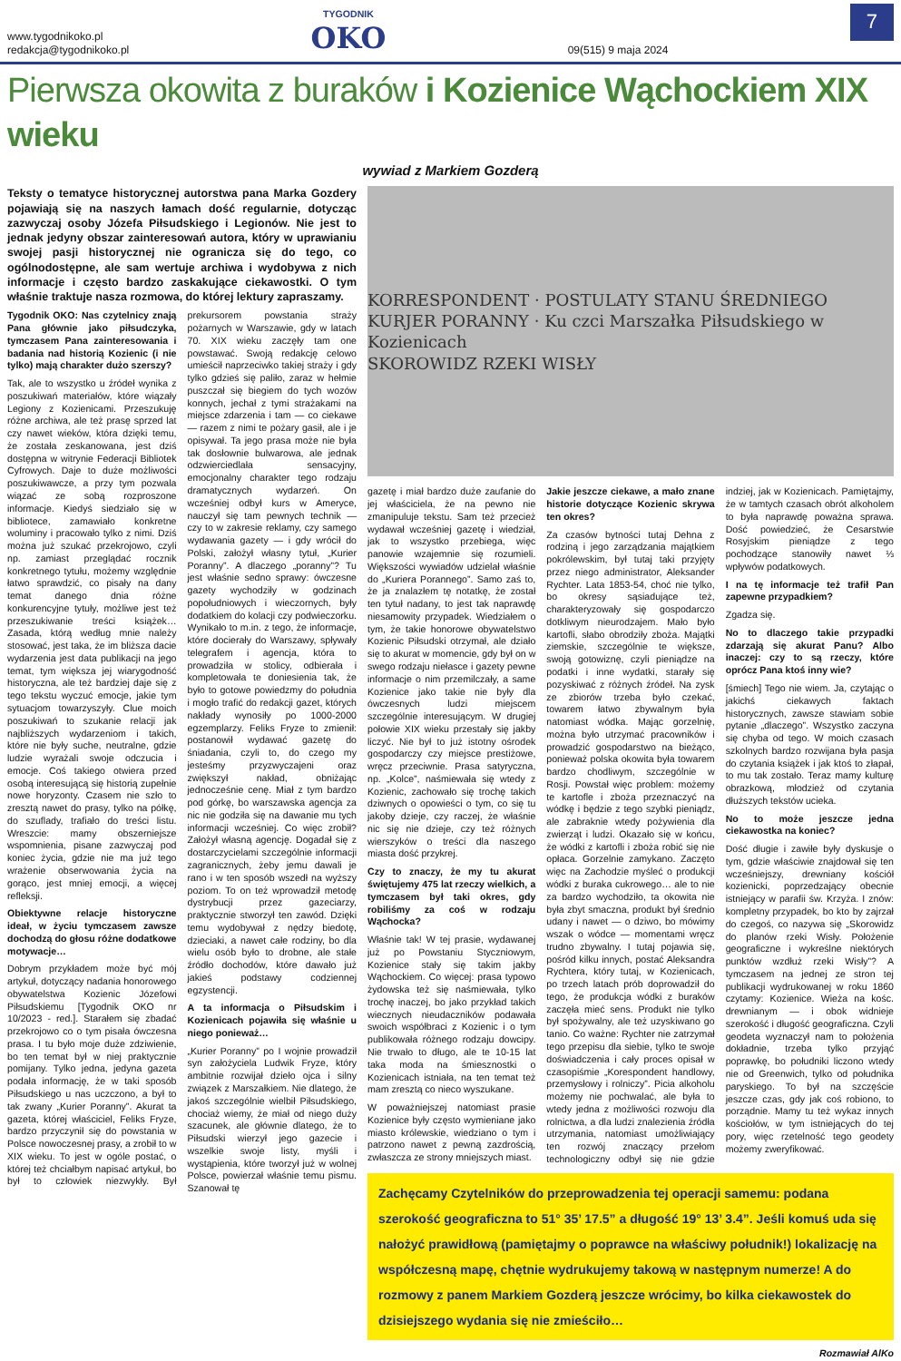www.tygodnikoko.pl
redakcja@tygodnikoko.pl
TYGODNIK
OKO
09(515) 9 maja 2024
7
Pierwsza okowita z buraków i Kozienice Wąchockiem XIX wieku
wywiad z Markiem Gozderą
Teksty o tematyce historycznej autorstwa pana Marka Gozdery pojawiają się na naszych łamach dość regularnie, dotycząc zazwyczaj osoby Józefa Piłsudskiego i Legionów. Nie jest to jednak jedyny obszar zainteresowań autora, który w uprawianiu swojej pasji historycznej nie ogranicza się do tego, co ogólnodostępne, ale sam wertuje archiwa i wydobywa z nich informacje i często bardzo zaskakujące ciekawostki. O tym właśnie traktuje nasza rozmowa, do której lektury zapraszamy.
Tygodnik OKO: Nas czytelnicy znają Pana głównie jako piłsudczyka, tymczasem Pana zainteresowania i badania nad historią Kozienic (i nie tylko) mają charakter dużo szerszy?
Tak, ale to wszystko u źródeł wynika z poszukiwań materiałów, które wiązały Legiony z Kozienicami. Przeszukuję różne archiwa, ale też prasę sprzed lat czy nawet wieków, która dzięki temu, że została zeskanowana, jest dziś dostępna w witrynie Federacji Bibliotek Cyfrowych. Daje to duże możliwości poszukiwawcze, a przy tym pozwala wiązać ze sobą rozproszone informacje. Kiedyś siedziało się w bibliotece, zamawiało konkretne woluminy i pracowało tylko z nimi. Dziś można już szukać przekrojowo, czyli np. zamiast przeglądać rocznik konkretnego tytułu, możemy względnie łatwo sprawdzić, co pisały na dany temat danego dnia różne konkurencyjne tytuły, możliwe jest też przeszukiwanie treści książek… Zasada, którą według mnie należy stosować, jest taka, że im bliższa dacie wydarzenia jest data publikacji na jego temat, tym większa jej wiarygodność historyczna, ale też bardziej daje się z tego tekstu wyczuć emocje, jakie tym sytuacjom towarzyszyły. Clue moich poszukiwań to szukanie relacji jak najbliższych wydarzeniom i takich, które nie były suche, neutralne, gdzie ludzie wyrażali swoje odczucia i emocje. Coś takiego otwiera przed osobą interesującą się historią zupełnie nowe horyzonty. Czasem nie szło to zresztą nawet do prasy, tylko na półkę, do szuflady, trafiało do treści listu. Wreszcie: mamy obszerniejsze wspomnienia, pisane zazwyczaj pod koniec życia, gdzie nie ma już tego wrażenie obserwowania życia na gorąco, jest mniej emocji, a więcej refleksji.
Obiektywne relacje historyczne ideał, w życiu tymczasem zawsze dochodzą do głosu różne dodatkowe motywacje…
Dobrym przykładem może być mój artykuł, dotyczący nadania honorowego obywatelstwa Kozienic Józefowi Piłsudskiemu [Tygodnik OKO nr 10/2023 - red.]. Starałem się zbadać przekrojowo co o tym pisała ówczesna prasa. I tu było moje duże zdziwienie, bo ten temat był w niej praktycznie pomijany. Tylko jedna, jedyna gazeta podała informację, że w taki sposób Piłsudskiego u nas uczczono, a był to tak zwany „Kurier Poranny”. Akurat ta gazeta, której właściciel, Feliks Fryze, bardzo przyczynił się do powstania w Polsce nowoczesnej prasy, a zrobił to w XIX wieku. To jest w ogóle postać, o której też chciałbym napisać artykuł, bo był to człowiek niezwykły. Był prekursorem powstania straży pożarnych w Warszawie, gdy w latach 70. XIX wieku zaczęły tam one powstawać. Swoją redakcję celowo umieścił naprzeciwko takiej straży i gdy tylko gdzieś się paliło, zaraz w hełmie puszczał się biegiem do tych wozów konnych, jechał z tymi strażakami na miejsce zdarzenia i tam — co ciekawe — razem z nimi te pożary gasił, ale i je opisywał. Ta jego prasa może nie była tak dosłownie bulwarowa, ale jednak odzwierciedlała sensacyjny, emocjonalny charakter tego rodzaju dramatycznych wydarzeń. On wcześniej odbył kurs w Ameryce, nauczył się tam pewnych technik — czy to w zakresie reklamy, czy samego wydawania gazety — i gdy wrócił do Polski, założył własny tytuł, „Kurier Poranny”. A dlaczego „poranny”? Tu jest właśnie sedno sprawy: ówczesne gazety wychodziły w godzinach popołudniowych i wieczornych, były dodatkiem do kolacji czy podwieczorku. Wynikało to m.in. z tego, że informacje, które docierały do Warszawy, spływały telegrafem i agencja, która to prowadziła w stolicy, odbierała i kompletowała te doniesienia tak, że było to gotowe powiedzmy do południa i mogło trafić do redakcji gazet, których nakłady wynosiły po 1000-2000 egzemplarzy. Feliks Fryze to zmienił: postanowił wydawać gazetę do śniadania, czyli to, do czego my jesteśmy przyzwyczajeni oraz zwiększył nakład, obniżając jednocześnie cenę. Miał z tym bardzo pod górkę, bo warszawska agencja za nic nie godziła się na dawanie mu tych informacji wcześniej. Co więc zrobił? Założył własną agencję. Dogadał się z dostarczycielami szczególnie informacji zagranicznych, żeby jemu dawali je rano i w ten sposób wszedł na wyższy poziom. To on też wprowadził metodę dystrybucji przez gazeciarzy, praktycznie stworzył ten zawód. Dzięki temu wydobywał z nędzy biedotę, dzieciaki, a nawet całe rodziny, bo dla wielu osób było to drobne, ale stałe źródło dochodów, które dawało już jakieś podstawy codziennej egzystencji.
A ta informacja o Piłsudskim i Kozienicach pojawiła się właśnie u niego ponieważ…
„Kurier Poranny” po I wojnie prowadził syn założyciela Ludwik Fryze, który ambitnie rozwijał dzieło ojca i silny związek z Marszałkiem. Nie dlatego, że jakoś szczególnie wielbił Piłsudskiego, chociaż wiemy, że miał od niego duży szacunek, ale głównie dlatego, że to Piłsudski wierzył jego gazecie i wszelkie swoje listy, myśli i wystąpienia, które tworzył już w wolnej Polsce, powierzał właśnie temu pismu. Szanował tę
KORRESPONDENT · POSTULATY STANU ŚREDNIEGO
KURJER PORANNY · Ku czci Marszałka Piłsudskiego w Kozienicach
SKOROWIDZ RZEKI WISŁY
gazetę i miał bardzo duże zaufanie do jej właściciela, że na pewno nie zmanipuluje tekstu. Sam też przecież wydawał wcześniej gazetę i wiedział, jak to wszystko przebiega, więc panowie wzajemnie się rozumieli. Większości wywiadów udzielał właśnie do „Kuriera Porannego”. Samo zaś to, że ja znalazłem tę notatkę, że został ten tytuł nadany, to jest tak naprawdę niesamowity przypadek. Wiedziałem o tym, że takie honorowe obywatelstwo Kozienic Piłsudski otrzymał, ale działo się to akurat w momencie, gdy był on w swego rodzaju niełasce i gazety pewne informacje o nim przemilczały, a same Kozienice jako takie nie były dla ówczesnych ludzi miejscem szczególnie interesującym. W drugiej połowie XIX wieku przestały się jakby liczyć. Nie był to już istotny ośrodek gospodarczy czy miejsce prestiżowe, wręcz przeciwnie. Prasa satyryczna, np. „Kolce”, naśmiewała się wtedy z Kozienic, zachowało się trochę takich dziwnych o opowieści o tym, co się tu jakoby dzieje, czy raczej, że właśnie nic się nie dzieje, czy też różnych wierszyków o treści dla naszego miasta dość przykrej.
Czy to znaczy, że my tu akurat świętujemy 475 lat rzeczy wielkich, a tymczasem był taki okres, gdy robiliśmy za coś w rodzaju Wąchocka?
Właśnie tak! W tej prasie, wydawanej już po Powstaniu Styczniowym, Kozienice stały się takim jakby Wąchockiem. Co więcej: prasa typowo żydowska też się naśmiewała, tylko trochę inaczej, bo jako przykład takich wiecznych nieudaczników podawała swoich współbraci z Kozienic i o tym publikowała różnego rodzaju dowcipy. Nie trwało to długo, ale te 10-15 lat taka moda na śmiesznostki o Kozienicach istniała, na ten temat też mam zresztą co nieco wyszukane.
W poważniejszej natomiast prasie Kozienice były często wymieniane jako miasto królewskie, wiedziano o tym i patrzono nawet z pewną zazdrością, zwłaszcza ze strony mniejszych miast.
Jakie jeszcze ciekawe, a mało znane historie dotyczące Kozienic skrywa ten okres?
Za czasów bytności tutaj Dehna z rodziną i jego zarządzania majątkiem pokrólewskim, był tutaj taki przyjęty przez niego administrator, Aleksander Rychter. Lata 1853-54, choć nie tylko, bo okresy sąsiadujące też, charakteryzowały się gospodarczo dotkliwym nieurodzajem. Mało było kartofli, słabo obrodziły zboża. Majątki ziemskie, szczególnie te większe, swoją gotowiznę, czyli pieniądze na podatki i inne wydatki, starały się pozyskiwać z różnych źródeł. Na zysk ze zbiorów trzeba było czekać, towarem łatwo zbywalnym była natomiast wódka. Mając gorzelnię, można było utrzymać pracowników i prowadzić gospodarstwo na bieżąco, ponieważ polska okowita była towarem bardzo chodliwym, szczególnie w Rosji. Powstał więc problem: możemy te kartofle i zboża przeznaczyć na wódkę i będzie z tego szybki pieniądz, ale zabraknie wtedy pożywienia dla zwierząt i ludzi. Okazało się w końcu, że wódki z kartofli i zboża robić się nie opłaca. Gorzelnie zamykano. Zaczęto więc na Zachodzie myśleć o produkcji wódki z buraka cukrowego… ale to nie za bardzo wychodziło, ta okowita nie była zbyt smaczna, produkt był średnio udany i nawet — o dziwo, bo mówimy wszak o wódce — momentami wręcz trudno zbywalny. I tutaj pojawia się, pośród kilku innych, postać Aleksandra Rychtera, który tutaj, w Kozienicach, po trzech latach prób doprowadził do tego, że produkcja wódki z buraków zaczęła mieć sens. Produkt nie tylko był spożywalny, ale też uzyskiwano go tanio. Co ważne: Rychter nie zatrzymał tego przepisu dla siebie, tylko te swoje doświadczenia i cały proces opisał w czasopiśmie „Korespondent handlowy, przemysłowy i rolniczy”. Picia alkoholu możemy nie pochwalać, ale była to wtedy jedna z możliwości rozwoju dla rolnictwa, a dla ludzi znalezienia źródła utrzymania, natomiast umożliwiający ten rozwój znaczący przełom technologiczny odbył się nie gdzie indziej, jak w Kozienicach. Pamiętajmy, że w tamtych czasach obrót alkoholem to była naprawdę poważna sprawa. Dość powiedzieć, że Cesarstwie Rosyjskim pieniądze z tego pochodzące stanowiły nawet ⅓ wpływów podatkowych.
I na tę informacje też trafił Pan zapewne przypadkiem?
Zgadza się.
No to dlaczego takie przypadki zdarzają się akurat Panu? Albo inaczej: czy to są rzeczy, które oprócz Pana ktoś inny wie?
[śmiech] Tego nie wiem. Ja, czytając o jakichś ciekawych faktach historycznych, zawsze stawiam sobie pytanie „dlaczego”. Wszystko zaczyna się chyba od tego. W moich czasach szkolnych bardzo rozwijana była pasja do czytania książek i jak ktoś to złapał, to mu tak zostało. Teraz mamy kulturę obrazkową, młodzież od czytania dłuższych tekstów ucieka.
No to może jeszcze jedna ciekawostka na koniec?
Dość długie i zawiłe były dyskusje o tym, gdzie właściwie znajdował się ten wcześniejszy, drewniany kościół kozienicki, poprzedzający obecnie istniejący w parafii św. Krzyża. I znów: kompletny przypadek, bo kto by zajrzał do czegoś, co nazywa się „Skorowidz do planów rzeki Wisły. Położenie geograficzne i wykreślne niektórych punktów wzdłuż rzeki Wisły”? A tymczasem na jednej ze stron tej publikacji wydrukowanej w roku 1860 czytamy: Kozienice. Wieża na kośc. drewnianym — i obok widnieje szerokość i długość geograficzna. Czyli geodeta wyznaczył nam to położenia dokładnie, trzeba tylko przyjąć poprawkę, bo południki liczono wtedy nie od Greenwich, tylko od południka paryskiego. To był na szczęście jeszcze czas, gdy jak coś robiono, to porządnie. Mamy tu też wykaz innych kościołów, w tym istniejących do tej pory, więc rzetelność tego geodety możemy zweryfikować.
Zachęcamy Czytelników do przeprowadzenia tej operacji samemu: podana szerokość geograficzna to 51° 35’ 17.5” a długość 19° 13’ 3.4”. Jeśli komuś uda się nałożyć prawidłową (pamiętajmy o poprawce na właściwy południk!) lokalizację na współczesną mapę, chętnie wydrukujemy takową w następnym numerze! A do rozmowy z panem Markiem Gozderą jeszcze wrócimy, bo kilka ciekawostek do dzisiejszego wydania się nie zmieściło…
Rozmawiał AlKo